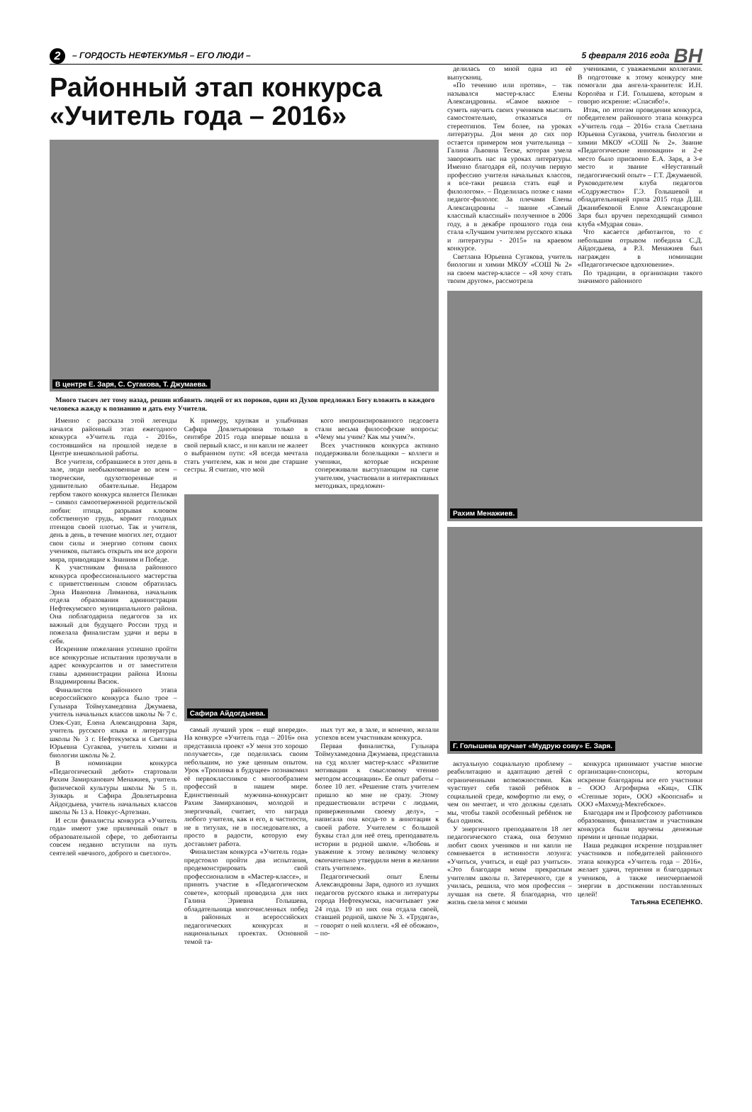2 – ГОРДОСТЬ НЕФТЕКУМЬЯ – ЕГО ЛЮДИ – 5 февраля 2016 года ВН
Районный этап конкурса «Учитель года – 2016»
В центре Е. Заря, С. Сугакова, Т. Джумаева.
Много тысяч лет тому назад, решив избавить людей от их пороков, один из Духов предложил Богу вложить в каждого человека жажду к познанию и дать ему Учителя.
Именно с рассказа этой легенды начался районный этап ежегодного конкурса «Учитель года - 2016», состоявшийся на прошлой неделе в Центре внешкольной работы.
Все учителя, собравшиеся в этот день в зале, люди необыкновенные во всем – творческие, одухотворенные и удивительно обаятельные. Недаром гербом такого конкурса является Пеликан – символ самоотверженной родительской любви: птица, разрывая клювом собственную грудь, кормит голодных птенцов своей плотью. Так и учителя, день в день, в течение многих лет, отдают свои силы и энергию сотням своих учеников, пытаясь открыть им все дороги мира, приводящие к Знаниям и Победе.
К участникам финала районного конкурса профессионального мастерства с приветственным словом обратилась Эрна Ивановна Лиманова, начальник отдела образования администрации Нефтекумского муниципального района. Она поблагодарила педагогов за их важный для будущего России труд и пожелала финалистам удачи и веры в себя.
Искренние пожелания успешно пройти все конкурсные испытания прозвучали в адрес конкурсантов и от заместителя главы администрации района Илоны Владимировны Васюк.
Финалистов районного этапа всероссийского конкурса было трое – Гульнара Тоймухамедовна Джумаева, учитель начальных классов школы № 7 с. Озек-Суат, Елена Александровна Заря, учитель русского языка и литературы школы № 3 г. Нефтекумска и Светлана Юрьевна Сугакова, учитель химии и биологии школы № 2.
В номинации конкурса «Педагогический дебют» стартовали Рахим Замирханович Менажиев, учитель физической культуры школы № 5 п. Зункарь и Сафира Довлетьяровна Айдогдыева, учитель начальных классов школы № 13 а. Новкус-Артезиан.
И если финалисты конкурса «Учитель года» имеют уже приличный опыт в образовательной сфере, то дебютанты совсем недавно вступили на путь сеятелей «вечного, доброго и светлого».
К примеру, хрупкая и улыбчивая Сафира Довлетьяровна только в сентябре 2015 года впервые вошла в свой первый класс, и ни капли не жалеет о выбранном пути: «Я всегда мечтала стать учителем, как и мои две старшие сестры. Я считаю, что мой
кого импровизированного педсовета стали весьма философские вопросы: «Чему мы учим? Как мы учим?».
Всех участников конкурса активно поддерживали болельщики – коллеги и ученики, которые искренне сопереживали выступающим на сцене учителям, участвовали в интерактивных методиках, предложен-
Сафира Айдогдыева.
самый лучший урок – ещё впереди». На конкурсе «Учитель года – 2016» она представила проект «У меня это хорошо получается», где поделилась своим небольшим, но уже ценным опытом. Урок «Тропинка в будущее» познакомил её первоклассников с многообразием профессий в нашем мире. Единственный мужчина-конкурсант Рахим Замирханович, молодой и энергичный, считает, что награда любого учителя, как и его, в частности, не в титулах, не в последователях, а просто в радости, которую ему доставляет работа.
Финалистам конкурса «Учитель года» предстояло пройти два испытания, продемонстрировать свой профессионализм в «Мастер-классе», и принять участие в «Педагогическом совете», который проводила для них Галина Эриевна Голышева, обладательница многочисленных побед в районных и всероссийских педагогических конкурсах и национальных проектах. Основной темой та-
ных тут же, в зале, и конечно, желали успехов всем участникам конкурса.
Первая финалистка, Гульнара Тоймухамедовна Джумаева, представила на суд коллег мастер-класс «Развитие мотивации к смысловому чтению методом ассоциации». Ее опыт работы – более 10 лет. «Решение стать учителем пришло ко мне не сразу. Этому предшествовали встречи с людьми, приверженными своему делу», – написала она когда-то в аннотации к своей работе. Учителем с большой буквы стал для неё отец, преподаватель истории в родной школе. «Любовь и уважение к этому великому человеку окончательно утвердили меня в желании стать учителем».
Педагогический опыт Елены Александровны Заря, одного из лучших педагогов русского языка и литературы города Нефтекумска, насчитывает уже 24 года. 19 из них она отдала своей, ставшей родной, школе № 3. «Трудяга», – говорят о ней коллеги. «Я её обожаю», – по-
делилась со мной одна из её выпускниц.
«По течению или против», – так назывался мастер-класс Елены Александровны. «Самое важное – суметь научить своих учеников мыслить самостоятельно, отказаться от стереотипов. Тем более, на уроках литературы. Для меня до сих пор остается примером моя учительница – Галина Львовна Теске, которая умела заворожить нас на уроках литературы. Именно благодаря ей, получив первую профессию учителя начальных классов, я все-таки решила стать ещё и филологом». – Поделилась позже с нами педагог-филолог. За плечами Елены Александровны – звание «Самый классный классный» полученное в 2006 году, а в декабре прошлого года она стала «Лучшим учителем русского языка и литературы - 2015» на краевом конкурсе.
Светлана Юрьевна Сугакова, учитель биологии и химии МКОУ «СОШ № 2» на своем мастер-классе – «Я хочу стать твоим другом», рассмотрела
учениками, с уважаемыми коллегами. В подготовке к этому конкурсу мне помогали два ангела-хранителя: И.Н. Королёва и Г.И. Голышева, которым я говорю искренне: «Спасибо!».
Итак, по итогам проведения конкурса, победителем районного этапа конкурса «Учитель года – 2016» стала Светлана Юрьевна Сугакова, учитель биологии и химии МКОУ «СОШ № 2». Звание «Педагогические инновации» и 2-е место было присвоено Е.А. Заря, а 3-е место и звание «Неустанный педагогический опыт» – Г.Т. Джумаевой. Руководителем клуба педагогов «Содружество» Г.Э. Голышевой и обладательницей приза 2015 года Д.Ш. Джанибековой Елене Александровне Заря был вручен переходящий символ клуба «Мудрая сова».
Что касается дебютантов, то с небольшим отрывом победила С.Д. Айдогдыева, а Р.З. Менажиев был награжден в номинации «Педагогическое вдохновение».
По традиции, в организации такого значимого районного
Рахим Менажиев.
Г. Голышева вручает «Мудрую сову» Е. Заря.
актуальную социальную проблему – реабилитацию и адаптацию детей с ограниченными возможностями. Как чувствует себя такой ребёнок в социальной среде, комфортно ли ему, о чем он мечтает, и что должны сделать мы, чтобы такой особенный ребёнок не был одинок.
У энергичного преподавателя 18 лет педагогического стажа, она безумно любит своих учеников и ни капли не сомневается в истинности лозунга: «Учиться, учиться, и ещё раз учиться». «Это благодаря моим прекрасным учителям школы п. Затеречного, где я училась, решила, что моя профессия – лучшая на свете. Я благодарна, что жизнь свела меня с моими
конкурса принимают участие многие организации-спонсоры, которым искренне благодарны все его участники – ООО Агрофирма «Киц», СПК «Степные зори», ООО «Коопснаб» и ООО «Махмуд-Мектебское».
Благодаря им и Профсоюзу работников образования, финалистам и участникам конкурса были вручены денежные премии и ценные подарки.
Наша редакция искренне поздравляет участников и победителей районного этапа конкурса «Учитель года – 2016», желает удачи, терпения и благодарных учеников, а также неисчерпаемой энергии в достижении поставленных целей!
Татьяна ЕСЕПЕНКО.